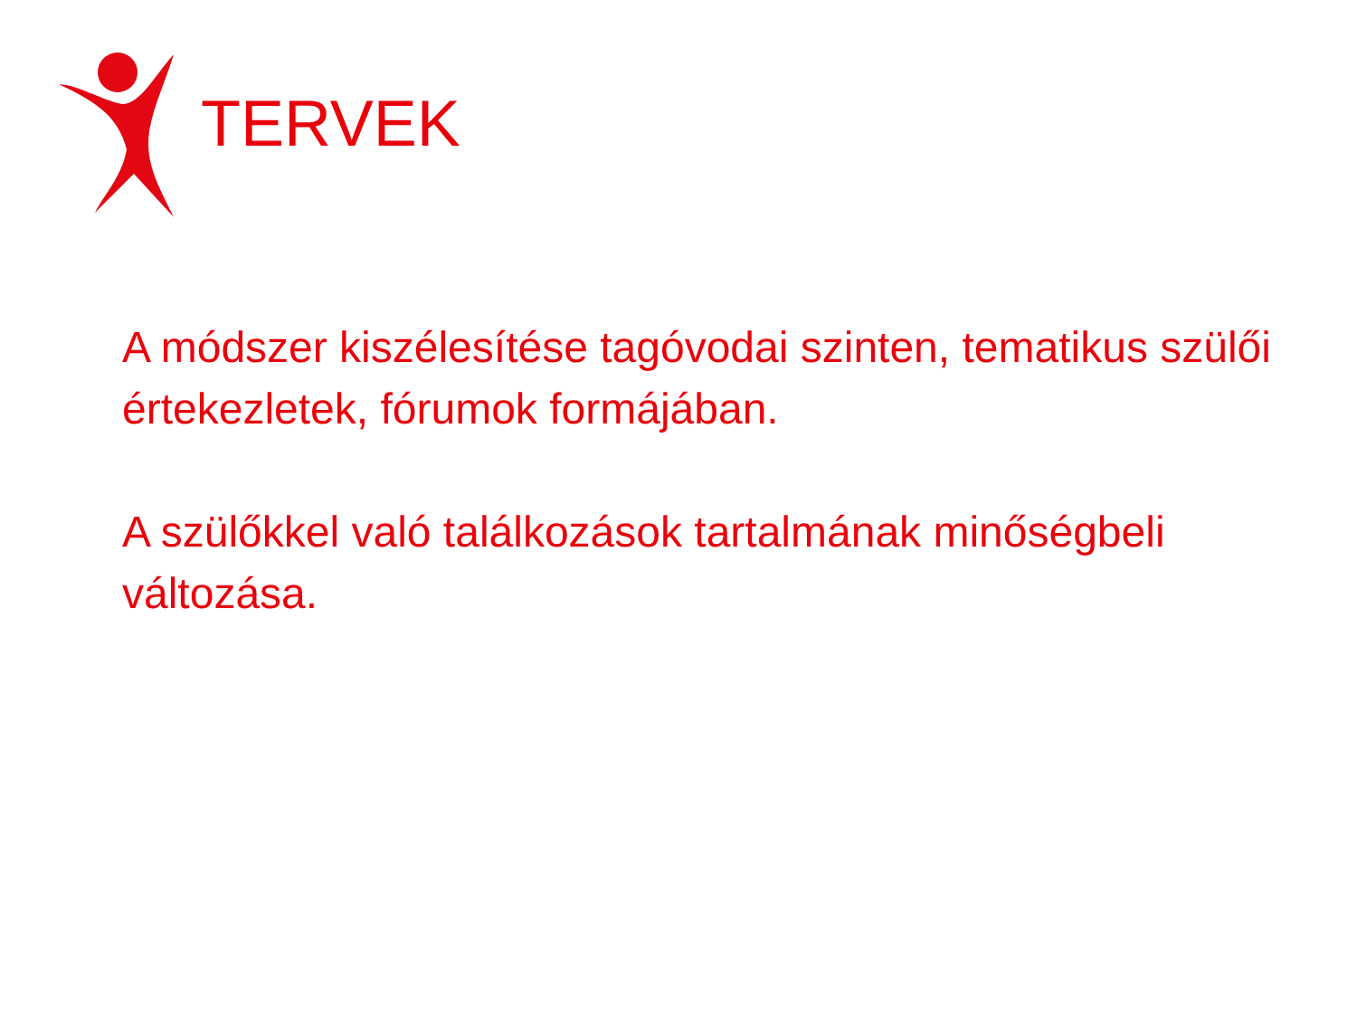TERVEK
A módszer kiszélesítése tagóvodai szinten, tematikus szülői értekezletek, fórumok formájában.
A szülőkkel való találkozások tartalmának minőségbeli változása.